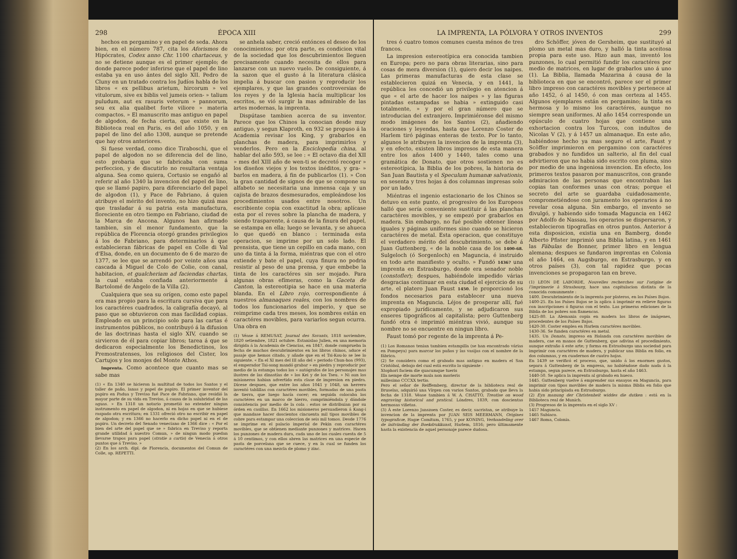298 ÉPOCA XIII
hechos en pergamino y en papel de seda. Ahora bien, en el número 787, cita los Aforismos de Hipócrates, Codex anno Chr. 1100 chartaceus, y no se detiene aunque es el primer ejemplo; de donde parece poder inferirse que el papel de lino estaba ya en uso ántes del siglo XII. Pedro de Cluny en un tratado contra los Judíos habla de los libros « ex pellibus arietum, hircorum » vel vitulorum, sive ex biblis vel jumeis orien- » talium puludum, aut ex rasuris veterum » pannorum, seu ex alia qualibet forte viliore » materia compactos. » El manuscrito mas antiguo en papel de algodon, de fecha cierta, que existe en la Biblioteca real en Paris, es del año 1050, y en papel de lino del año 1308, aunque se pretende que hay otros anteriores.
Si fuese verdad, como dice Tiraboschi, que el papel de algodon no se diferencia del de lino, esto probaria que se fabricaba con suma perfeccion, y de discutirlo no resultaria ventaja alguna. Sea como quiera, Cortusio se engañó al referir al año 1340 la invencion del papel de lino, que se llamó papiro, para diferenciarlo del papel de algodon (1), y Pace de Fabriano, á quien atribuye el mérito del invento, no hizo quizá mas que trasladar á su patria esta manufactura, floreciente en otro tiempo en Fabriano, ciudad de la Marca de Ancona. Algunos han afirmado tambien, sin el menor fundamento, que la república de Florencia otorgó grandes privilegios á los de Fabriano, para determinarlos á que establecieran fábricas de papel en Colle di Val d'Elsa, donde, en un documento de 6 de marzo de 1377, se lee que se arrendó por veinte años una cascada á Miguel de Colo de Colie, con canal, habitacion, et gualcheriam ad faciendas chartas, la cual estaba confiada anteriormente á Bartolomé de Ángelo de la Villa (2).
Cualquiera que sea su orígen, como este papel era mas propio para la escritura cursiva que para los caractéres cuadrados, la caligrafía decayó, al paso que se obtuvieron con mas facilidad copias. Empleado en un principio solo para las cartas é instrumentos públicos, no contribuyó á la difusion de las doctrinas hasta el siglo XIV, cuando se sirvieron de él para copiar libros; tarea á que se dedicaron especialmente los Benedictinos, los Premostratenses, los religiosos del Cister, los Cartujos y los monjes del Monte Athos.
Imprenta. Como acontece que cuanto mas se sabe mas
(1) « En 1340 se hicieron la multitud de todos los Santos y el taller de paño, lanas y papel de papiro. El primer inventor del papiro en Padua y Treviso fué Pace de Fabriano, que residió la mayor parte de su vida en Treviso, á causa de la salubridad de las aguas. » En 1318 un notario prometió no extender ningun instrumento en papel de algodon, ni en hojas en que se hubiese raspado otra escritura; en 1331 ofreció otro no escribir en papel de algodon; y en 1366 no hacerlo en dicho papel ni en el de papiro. Un decreto del Senado veneciano de 1366 dice : « Por el bien del arte del papel que se » fabrica en Treviso y reporta grande utilidad á nuestro Comun, » de ningun modo puedan llevarse trapos para papel (stratie a cartis) de Venecia á otros puntos que á Treviso. »
(2) En los arch. dipl. de Florencia, documentos del Comun de Colle, ap. REPETTI.
se anhela saber, creció entónces el deseo de los conocimientos; por otra parte, es condicion vital de la sociedad que los descubrimientos lleguen precisamente cuando necesita de ellos para lanzarse con un nuevo vuelo. De consiguiente, á la sazon que el gusto á la literatura clásica impelia á buscar con pasion y reproducir los ejemplares, y que las grandes controversias de los reyes y de la Iglesia hacía multiplicar los escritos, se vió surgir la mas admirable de las artes modernas, la imprenta.
Dispútase tambien acerca de su inventor. Parece que los Chinos la conocian desde muy antiguo, y segun Klaproth, en 932 se propuso á la Academia revisar los King, y grabarlos en planchas de madera, para imprimirlos y venderlos. Pero en la Enciclopedia china, al hablar del año 593, se lee : « El octavo dia del XII » mes del XIII año de wen-ti se decretó recoger » los diseños viejos y los textos inéditos, y gra- » barlos en madera, á fin de publicarlos (1). » Con la gran cantidad de signos de que se compone su alfabeto se necesitaria una inmensa caja y un cajista de brazos desmesurados, empleándose los procedimientos usados entre nosotros. Un escribiente copia con exactitud la obra; aplícase esta por el reves sobre la plancha de madera, y siendo trasparente, á causa de la finura del papel, se estampa en ella; luego se levanta, y se ahueca lo que quedó en blanco : terminada esta operacion, se imprime por un solo lado. El prensista, que tiene un cepillo en cada mano, con uno da tinta á la forma, miéntras que con el otro extiende y bate el papel, cuya finura no podria resistir al peso de una prensa, y que embebe la tinta de los caractéres sin ser mojado. Para algunas obras efímeras, como la Gaceta de Canton, la estereotipia se hace en una materia blanda. En el Libro rojo, correspondiente á nuestros almanaques reales, con los nombres de todos los funcionarios del imperio, y que se reimprime cada tres meses, los nombres están en caractéres movibles, para variarlos segun ocurra. Una obra en
(1) Véase á REMUSAT, Journal des Savants, 1818 noviembre, 1820 setiembre, 1821 octubre. Estanislao Julien, en una memoria dirigida á la Academia de Ciencias, en 1847, donde comprueba la fecha de muchos descubrimientos en los libros chinos, aduce el pasaje que hemos citado, y añade que en el Tsi-Kou-lo se lee lo siguiente. « En el XI mes del III año del » periodo Chun-hoa (993), el emperador Tai-song mandó grabar » en piedra y reproducir por medio de la estampa todos los » autógrafos de los personajes mas ilustres de las dinastías de » los Kei y de los Tseu. » Ni aun los misioneros habian advertido esta clase de impresion en piedra. Dícese despues, que entre los años 1041 y 1048, un herrero inventó tablillas con caractéres movibles, formadas de una pasta de tierra, que luego hacía cocer; en seguida colocaba los caractéres en un marco de hierro, comprimiéndola y dándole consistencia por medio de la cola : estos se distribuian por su órden en casillas. En 1662 los misioneros persuadieron á Kang-i que mandase hacer doscientos cincuenta mil tipos movibles de cobre para estampar una coleccion de seis mil tomos. Desde 1776 se imprime en el palacio imperial de Pekin con caractéres movibles, que se obtienen mediante punzones y matrices. Hacen los punzones de madera dura, cada uno de los cuales cuesta de 5 á 10 centimos, y con ellos abren las matrices en una especie de pasta de porcelana que se cuece, y en la cual se funden los caractéres con una mezcla de plomo y zinc.
LA IMPRENTA, LA PÓLVORA Y OTROS INVENTOS 299
tres ó cuatro tomos comunes cuesta ménos de tres francos.
La impresion estereotípica era conocida tambien en Europa; pero no para obras literarias, sino para cosas de mera diversion (1), quiero decir los naipes. Las primeras manufacturas de esta clase se establecieron quizá en Venecia, y en 1441, la república les concedió un privilegio en atencion á que « el arte de hacer los naipes » y las figuras pintadas estampadas se habia » extinguido casi totalmente, » y por el gran número que se introducian del extranjero. Imprimiéronse del mismo modo imágenes de los Santos (2), añadiendo oraciones y leyendas, hasta que Lorenzo Coster de Harlem tiró páginas enteras de texto. Por lo tanto, algunos le atribuyen la invencion de la imprenta (3), y en efecto, existen libros impresos de esta manera entre los años 1400 y 1440, tales como una gramática de Donato, que otros sostienen no es estereotípica, la Biblia de los pobres, la historia de San Juan Bautista y el Speculum humanæ salvationis, en sesenta y tres hojas á dos columnas impresas solo por un lado.
Miéntras el ingenio estacionario de los Chinos se detuvo en este punto, el progresivo de los Europeos halló que sería conveniente sustituir á las planchas caractéres movibles, y se empezó por grabarlos en madera. Sin embargo, no fué posible obtener líneas iguales y páginas uniformes sino cuando se hicieron caractéres de metal. Esta operacion, que constituye el verdadero mérito del descubrimiento, se debe á Juan Guttenberg, « de la noble casa de los 1400-68. Sulgeloch (ó Sorgenloch) en Maguncia, é instruido en todo arte manifiesto y oculto. » Fundó 1436? una imprenta en Estrasburgo, donde era senador noble (constofler); despues, habiéndole impedido várias desgracias continuar en esta ciudad el ejercicio de su arte, el platero Juan Faust 1450. le proporcionó los fondos necesarios para establecer una nueva imprenta en Maguncia. Léjos de prosperar allí, fué expropiado jurídicamente, y se adjudicaron sus enseres tipográficos al capitalista; pero Guttenberg fundó otra é imprimió miéntras vivió, aunque su nombre no se encuentre en ningun libro.
Faust tomó por regente de la imprenta á Pe-
(1) Los Romanos tenian tambien estampilla (se han encontrado várias en Pompeya) para marcar los paños y las vasijas con el nombre de la fábrica.
(2) Se considera como el grabado mas antiguo en madera el San Cristóbal, debajo del cual está escrito lo siguiente :
Xtophori faciem die quacumque tueris
Illa nempe die morte mala non morieris
millesimo CCCXX tertio.
Pero el señor de Reiffemberg, director de la biblioteca real de Bruselas, adquirió una Vírgen con varios Santos, grabado que lleva la fecha de 1318. Véase tambien á W. A. CHATTO, Treatise on wood engraving historical and pratical. Lóndres, 1839, con doscientas hermosas viñetas.
(3) Á este Lorenzo Janszoen Coster, es decir, sacristan, se atribuye la invencion de la imprenta por JUAN SEIS MEERMANN, Origines typograficæ, Hagæ Comitum, 1765, y por KONING, Verhandeling over de initvinding der Boekdrukkunst, Harlem, 1816; pero últimamente hasta la existencia de aquel personaje parece dudosa.
dro Schöffer, jóven de Gersheim, que sustituyó al plomo un metal mas duro, y halló la tinta aceitosa propia para este uso. Hizo aun mas, inventó los punzones, lo cual permitió fundir los caractéres por medio de matrices, en lugar de grabarlos uno á uno (1). La Biblia, llamada Mazarina á causa de la biblioteca en que se encontró, parece ser el primer libro impreso con caractéres movibles y pertenece al año 1452, ó al 1450, ó con mas certeza al 1455. Algunos ejemplares están en pergamino; la tinta es hermosa y lo mismo los caractéres, aunque no siempre sean uniformes. Al año 1454 corresponde un opúsculo de cuatro hojas que contiene una exhortacion contra los Turcos, con indultos de Nicolas V (2), y á 1457 un almanaque. En este año, habiéndose hecho ya mas seguro el arte, Faust y Scöffer imprimieron en pergamino con caractéres grabados y no fundidos un salterio, al fin del cual advirtieron que no habia sido escrito con pluma, sino por medio de una ingeniosa invencion. En efecto, los primeros textos pasaron por manuscritos, con grande admiracion de las personas que encontraban las copias tan conformes unas con otras; porque el secreto del arte se guardaba cuidadosamente, comprometiéndose con juramento los operarios á no revelar cosa alguna. Sin embargo, el invento se divulgó, y habiendo sido tomada Maguncia en 1462 por Adolfo de Nassau, los operarios se dispersaron, y establecieron tipografías en otros puntos. Anterior á esta disposicion, existia una en Bamberg, donde Alberto Pfister imprimió una Biblia latina, y en 1461 las Fábulas de Bonner, primer libro en lengua alemana; despues se fundaron imprentas en Colonia el año 1464, en Augsburgo, en Estrasburgo, y en otros países (3), con tal rapidez que pocas invenciones se propagaron tan en breve.
(1) LEON DE LABORDE, Nouvelles recherches sur l'origine de l'imprimerie à Strasbourg, hace una capitulacion distinta de la conocida comunmente :
1400. Descubrimiento de la imprenta por plateros, en los Países Bajos.
1400-25. En los Países Bajos se la aplica á imprimir en relieve figuras con inscripciones ó figuras con el texto. Las primeras ediciones de la Biblia de los pobres son flamencas.
1425-80. La Alemania copia en madera los libros de imágenes, procedentes de los Países Bajos.
1420-30. Coster emplea en Harlem caractéres movibles.
1430-36. Se funden caractéres en metal.
1435. Un Donato, impreso en Holanda con caractéres movibles de madera, cae en manos de Guttenberg, que adivina el procedimiento, aunque extraño á este arte; y forma en Estrasburgo una sociedad para imprimir con caractéres de madera, y publicar una Biblia en folio, en dos columnas, y en cuadernos de cuatro hojas.
En 1439 se verificó el proceso, que, unido á los enormes gastos, separa á Guttenberg de la empresa, no habiéndose dado nada á la estampa, segun parece, en Estrasburgo, hasta el año 1463.
1440-50. Se aplica la imprenta al grabado en hueco.
1445. Guttenberg vuelve á emprender sus ensayos en Maguncia, para imprimir con tipos movibles de madera la misma Biblia en folio que habia sido principiada en Estrasburgo.
(2) Eyn manung der Christenheit widdes die dutken : está en la Biblioteca real de Munich.
(3) Progresos de la imprenta en el siglo XV :
1457 Maguncia.
1465 Subiaco.
1467 Roma, Colonia.